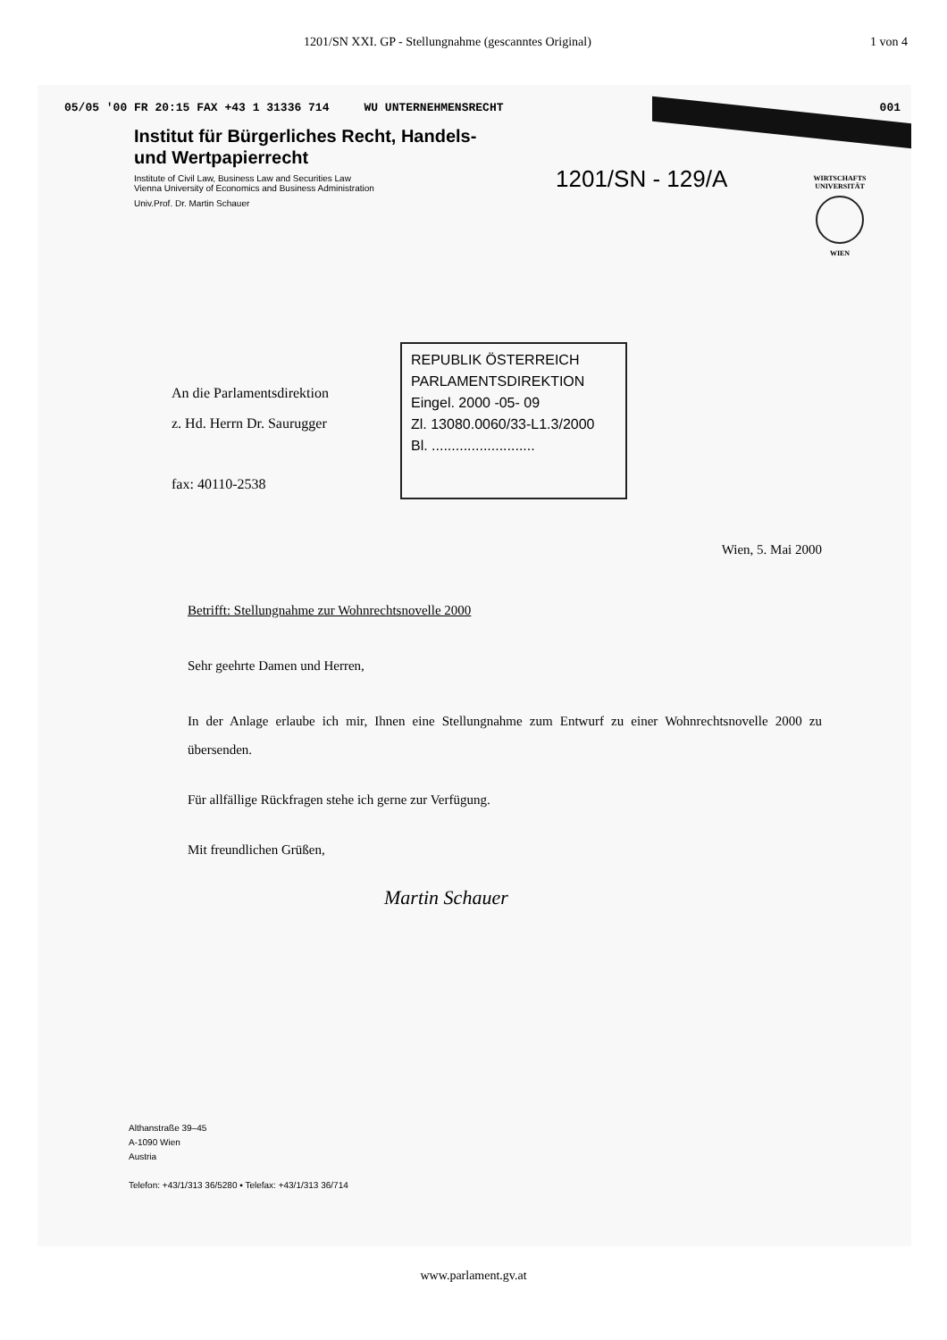1201/SN XXI. GP - Stellungnahme (gescanntes Original) 1 von 4
05/05 '00 FR 20:15 FAX +43 1 31336 714 WU UNTERNEHMENSRECHT 001
Institut für Bürgerliches Recht, Handels-
und Wertpapierrecht
Institute of Civil Law, Business Law and Securities Law
Vienna University of Economics and Business Administration
Univ.Prof. Dr. Martin Schauer
1201/SN - 129/A
WIRTSCHAFTS UNIVERSITÄT
WIEN
An die Parlamentsdirektion
z. Hd. Herrn Dr. Saurugger
fax: 40110-2538
REPUBLIK ÖSTERREICH
PARLAMENTSDIREKTION
Eingel. 2000 -05- 09
Zl. 13080.0060/33-L1.3/2000
Bl. ..........................
Wien, 5. Mai 2000
Betrifft: Stellungnahme zur Wohnrechtsnovelle 2000
Sehr geehrte Damen und Herren,
In der Anlage erlaube ich mir, Ihnen eine Stellungnahme zum Entwurf zu einer Wohnrechtsnovelle 2000 zu übersenden.
Für allfällige Rückfragen stehe ich gerne zur Verfügung.
Mit freundlichen Grüßen,
Martin Schauer
Althanstraße 39–45
A-1090 Wien
Austria
Telefon: +43/1/313 36/5280 ▪ Telefax: +43/1/313 36/714
www.parlament.gv.at